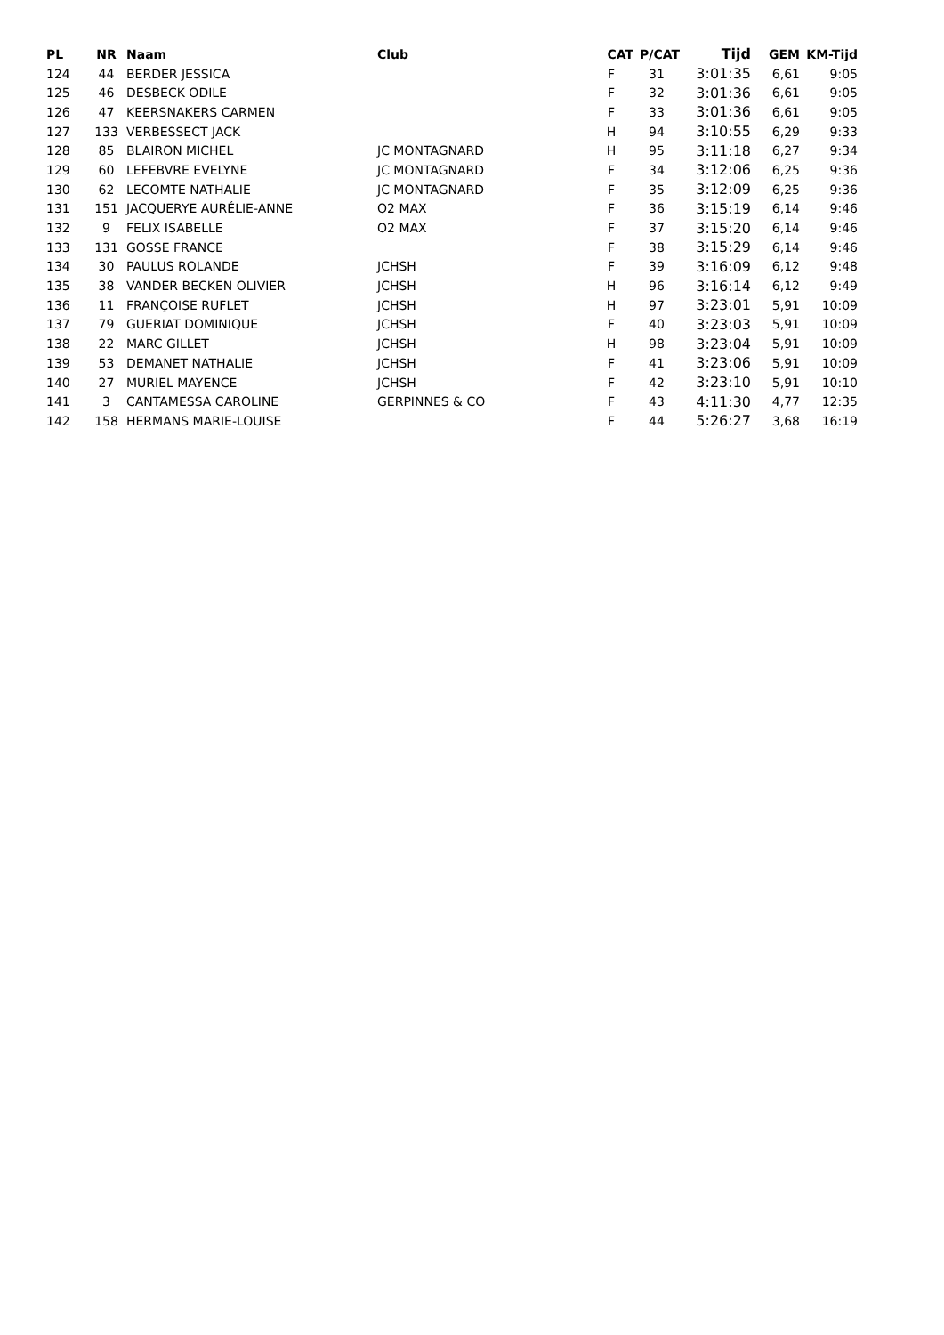| PL | NR | Naam | Club | CAT | P/CAT | Tijd | GEM | KM-Tijd |
| --- | --- | --- | --- | --- | --- | --- | --- | --- |
| 124 | 44 | BERDER JESSICA | | F | 31 | 3:01:35 | 6,61 | 9:05 |
| 125 | 46 | DESBECK ODILE | | F | 32 | 3:01:36 | 6,61 | 9:05 |
| 126 | 47 | KEERSNAKERS CARMEN | | F | 33 | 3:01:36 | 6,61 | 9:05 |
| 127 | 133 | VERBESSECT JACK | | H | 94 | 3:10:55 | 6,29 | 9:33 |
| 128 | 85 | BLAIRON MICHEL | JC MONTAGNARD | H | 95 | 3:11:18 | 6,27 | 9:34 |
| 129 | 60 | LEFEBVRE EVELYNE | JC MONTAGNARD | F | 34 | 3:12:06 | 6,25 | 9:36 |
| 130 | 62 | LECOMTE NATHALIE | JC MONTAGNARD | F | 35 | 3:12:09 | 6,25 | 9:36 |
| 131 | 151 | JACQUERYE AURÉLIE-ANNE | O2 MAX | F | 36 | 3:15:19 | 6,14 | 9:46 |
| 132 | 9 | FELIX ISABELLE | O2 MAX | F | 37 | 3:15:20 | 6,14 | 9:46 |
| 133 | 131 | GOSSE FRANCE | | F | 38 | 3:15:29 | 6,14 | 9:46 |
| 134 | 30 | PAULUS ROLANDE | JCHSH | F | 39 | 3:16:09 | 6,12 | 9:48 |
| 135 | 38 | VANDER BECKEN OLIVIER | JCHSH | H | 96 | 3:16:14 | 6,12 | 9:49 |
| 136 | 11 | FRANÇOISE RUFLET | JCHSH | H | 97 | 3:23:01 | 5,91 | 10:09 |
| 137 | 79 | GUERIAT DOMINIQUE | JCHSH | F | 40 | 3:23:03 | 5,91 | 10:09 |
| 138 | 22 | MARC GILLET | JCHSH | H | 98 | 3:23:04 | 5,91 | 10:09 |
| 139 | 53 | DEMANET NATHALIE | JCHSH | F | 41 | 3:23:06 | 5,91 | 10:09 |
| 140 | 27 | MURIEL MAYENCE | JCHSH | F | 42 | 3:23:10 | 5,91 | 10:10 |
| 141 | 3 | CANTAMESSA CAROLINE | GERPINNES & CO | F | 43 | 4:11:30 | 4,77 | 12:35 |
| 142 | 158 | HERMANS MARIE-LOUISE | | F | 44 | 5:26:27 | 3,68 | 16:19 |